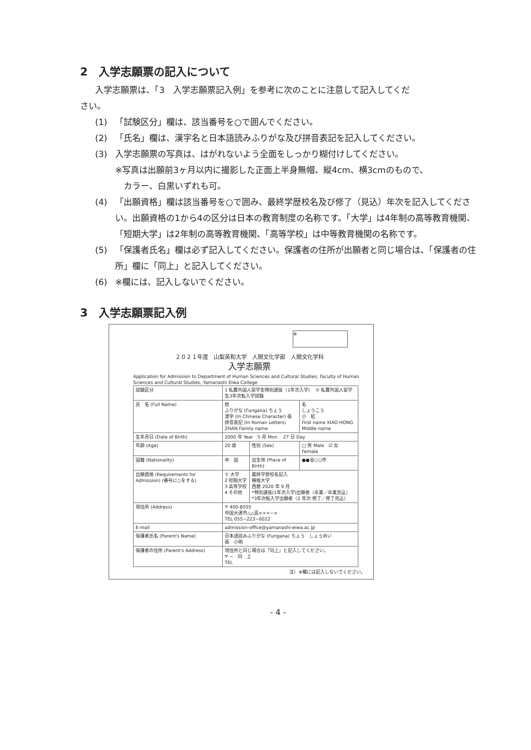2　入学志願票の記入について
入学志願票は、「3　入学志願票記入例」を参考に次のことに注意して記入してくだ
さい。
(1) 「試験区分」欄は、該当番号を○で囲んでください。
(2) 「氏名」欄は、漢字名と日本語読みふりがな及び拼音表記を記入してください。
(3) 入学志願票の写真は、はがれないよう全面をしっかり糊付けしてください。
※写真は出願前3ヶ月以内に撮影した正面上半身無帽、縦4cm、横3cmのもので、
　カラー、白黒いずれも可。
(4) 「出願資格」欄は該当番号を○で囲み、最終学歴校名及び修了（見込）年次を記入してください。出願資格の1から4の区分は日本の教育制度の名称です。「大学」は4年制の高等教育機関、「短期大学」は2年制の高等教育機関、「高等学校」は中等教育機関の名称です。
(5) 「保護者氏名」欄は必ず記入してください。保護者の住所が出願者と同じ場合は、「保護者の住所」欄に「同上」と記入してください。
(6) ※欄には、記入しないでください。
3　入学志願票記入例
※
２０２１年度　山梨英和大学　人間文化学部　人間文化学科
入学志願票
Application for Admission to Department of Human Sciences and Cultural Studies, Faculty of Human Sciences and Cultural Studies, Yamanashi Eiwa College
| 試験区分 | 1 私費外国人留学生特別選抜（1年次入学） ② 私費外国人留学生3年次転入学試験 | | |
| 氏 名 (Full Name) | 姓 ふりがな (Furigana) ちょう 漢字 (In Chinese Character) 張 拼音表記 (In Roman Letters) ZHAN Family name | | 名 しょうこう 小 紅 First name XIAO HONG Middle name |
| 生年月日 (Date of Birth) | 2000 年 Year 5 月 Mon. 27 日 Day | | |
| 年齢 (Age) | 20 歳 | 性別 (Sex) | □ 男 Male ☑ 女 Female |
| 国籍 (Nationality) | 中 国 | 出生地 (Place of Birth) | ●●省○○市 |
| 出願資格 (Requirements for Admission) (番号に○をする) | ① 大学 2 短期大学 3 高等学校 4 その他 | 最終学歴校名記入 横根大学 西暦 2020 年 9 月 *特別選抜(1年次入学)出願者（卒業／卒業見込） *3年次転入学出願者（2 年次 修了／修了見込） | |
| 現住所 (Address) | 〒 400-8555 中国大連市△△區×××−× TEL 055−223−6022 | | |
| E-mail | admission-office@yamanashi-eiwa.ac.jp | | |
| 保護者氏名 (Parent's Name) | 日本語読みふりがな (Furigana) ちょう しょうめい 張 小明 | | |
| 保護者の住所 (Parent's Address) | 現住所と同じ場合は「同上」と記入してください。 〒 − 同 上 TEL | | |
注）※欄には記入しないでください。
- 4 -